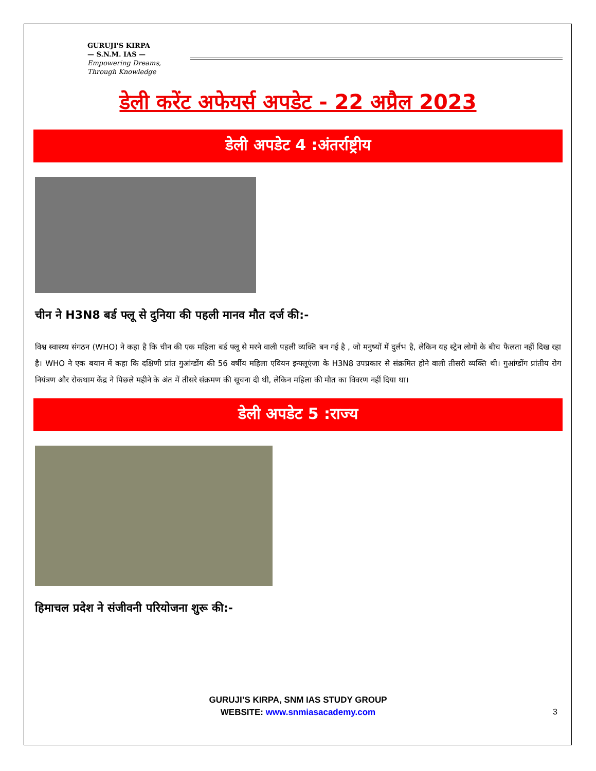GURUJI'S KIRPA
— S.N.M. IAS —
Empowering Dreams, Through Knowledge
डेली करेंट अफेयर्स अपडेट - 22 अप्रैल 2023
डेली अपडेट 4 :अंतर्राष्ट्रीय
चीन ने H3N8 बर्ड फ्लू से दुनिया की पहली मानव मौत दर्ज की:-
विश्व स्वास्थ्य संगठन (WHO) ने कहा है कि चीन की एक महिला बर्ड फ्लू से मरने वाली पहली व्यक्ति बन गई है , जो मनुष्यों में दुर्लभ है, लेकिन यह स्ट्रेन लोगों के बीच फैलता नहीं दिख रहा है। WHO ने एक बयान में कहा कि दक्षिणी प्रांत गुआंग्डोंग की 56 वर्षीय महिला एवियन इन्फ्लूएंजा के H3N8 उपप्रकार से संक्रमित होने वाली तीसरी व्यक्ति थी। गुआंग्डोंग प्रांतीय रोग नियंत्रण और रोकथाम केंद्र ने पिछले महीने के अंत में तीसरे संक्रमण की सूचना दी थी, लेकिन महिला की मौत का विवरण नहीं दिया था।
डेली अपडेट 5 :राज्य
हिमाचल प्रदेश ने संजीवनी परियोजना शुरू की:-
GURUJI’S KIRPA, SNM IAS STUDY GROUP
WEBSITE: www.snmiasacademy.com
3